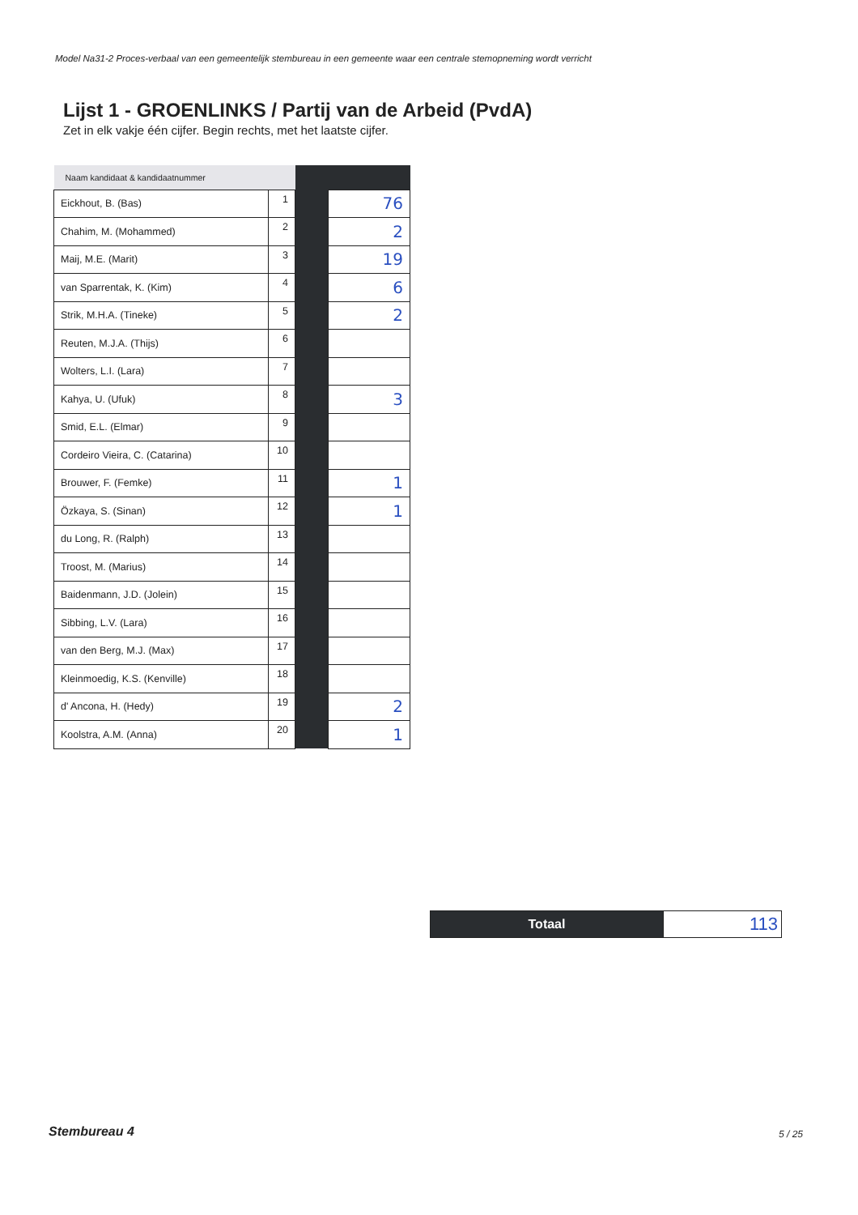Model Na31-2 Proces-verbaal van een gemeentelijk stembureau in een gemeente waar een centrale stemopneming wordt verricht
Lijst 1 - GROENLINKS / Partij van de Arbeid (PvdA)
Zet in elk vakje één cijfer. Begin rechts, met het laatste cijfer.
| Naam kandidaat & kandidaatnummer | | | |
| Eickhout, B. (Bas) | 1 | | 76 |
| Chahim, M. (Mohammed) | 2 | | 2 |
| Maij, M.E. (Marit) | 3 | | 19 |
| van Sparrentak, K. (Kim) | 4 | | 6 |
| Strik, M.H.A. (Tineke) | 5 | | 2 |
| Reuten, M.J.A. (Thijs) | 6 | | |
| Wolters, L.I. (Lara) | 7 | | |
| Kahya, U. (Ufuk) | 8 | | 3 |
| Smid, E.L. (Elmar) | 9 | | |
| Cordeiro Vieira, C. (Catarina) | 10 | | |
| Brouwer, F. (Femke) | 11 | | 1 |
| Özkaya, S. (Sinan) | 12 | | 1 |
| du Long, R. (Ralph) | 13 | | |
| Troost, M. (Marius) | 14 | | |
| Baidenmann, J.D. (Jolein) | 15 | | |
| Sibbing, L.V. (Lara) | 16 | | |
| van den Berg, M.J. (Max) | 17 | | |
| Kleinmoedig, K.S. (Kenville) | 18 | | |
| d' Ancona, H. (Hedy) | 19 | | 2 |
| Koolstra, A.M. (Anna) | 20 | | 1 |
| Totaal | 113 |
Stembureau 4 5 / 25